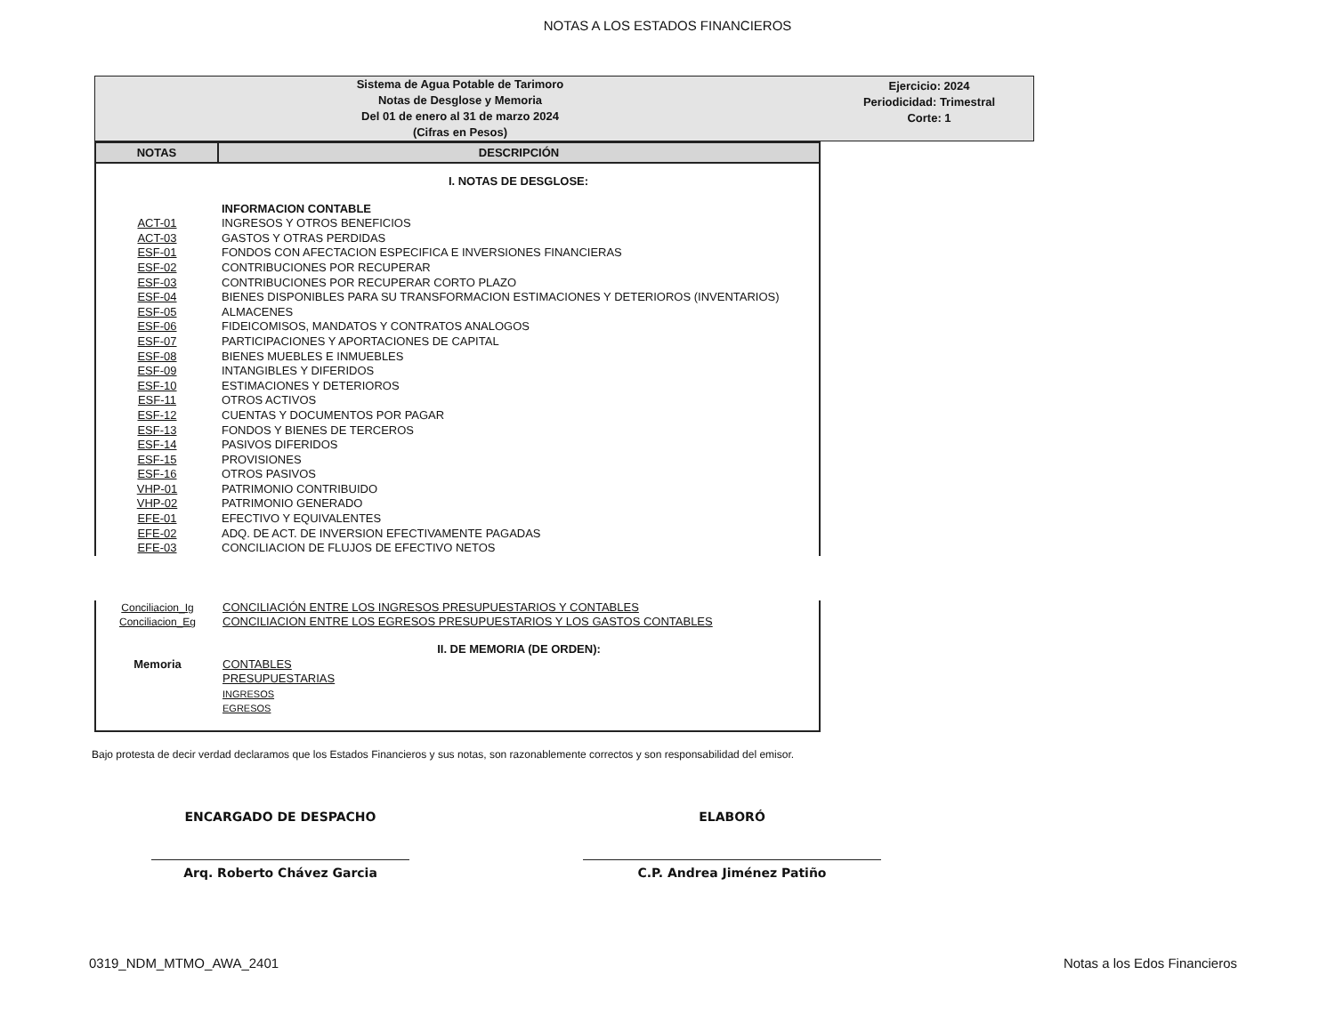NOTAS A LOS ESTADOS FINANCIEROS
Sistema de Agua Potable de Tarimoro
Notas de Desglose y Memoria
Del 01 de enero al 31 de marzo 2024
(Cifras en Pesos)
Ejercicio: 2024
Periodicidad: Trimestral
Corte: 1
| NOTAS | DESCRIPCIÓN |
| --- | --- |
| | I. NOTAS DE DESGLOSE: |
| | INFORMACION CONTABLE |
| ACT-01 | INGRESOS Y OTROS BENEFICIOS |
| ACT-03 | GASTOS Y OTRAS PERDIDAS |
| ESF-01 | FONDOS CON AFECTACION ESPECIFICA E INVERSIONES FINANCIERAS |
| ESF-02 | CONTRIBUCIONES POR RECUPERAR |
| ESF-03 | CONTRIBUCIONES POR RECUPERAR CORTO PLAZO |
| ESF-04 | BIENES DISPONIBLES PARA SU TRANSFORMACION ESTIMACIONES Y DETERIOROS (INVENTARIOS) |
| ESF-05 | ALMACENES |
| ESF-06 | FIDEICOMISOS, MANDATOS Y CONTRATOS ANALOGOS |
| ESF-07 | PARTICIPACIONES Y APORTACIONES DE CAPITAL |
| ESF-08 | BIENES MUEBLES E INMUEBLES |
| ESF-09 | INTANGIBLES Y DIFERIDOS |
| ESF-10 | ESTIMACIONES Y DETERIOROS |
| ESF-11 | OTROS ACTIVOS |
| ESF-12 | CUENTAS Y DOCUMENTOS POR PAGAR |
| ESF-13 | FONDOS Y BIENES DE TERCEROS |
| ESF-14 | PASIVOS DIFERIDOS |
| ESF-15 | PROVISIONES |
| ESF-16 | OTROS PASIVOS |
| VHP-01 | PATRIMONIO CONTRIBUIDO |
| VHP-02 | PATRIMONIO GENERADO |
| EFE-01 | EFECTIVO Y EQUIVALENTES |
| EFE-02 | ADQ. DE ACT. DE INVERSION EFECTIVAMENTE PAGADAS |
| EFE-03 | CONCILIACION DE FLUJOS DE EFECTIVO NETOS |
| Conciliacion_Ig | CONCILIACIÓN ENTRE LOS INGRESOS PRESUPUESTARIOS Y CONTABLES |
| Conciliacion_Eg | CONCILIACION ENTRE LOS EGRESOS PRESUPUESTARIOS Y LOS GASTOS CONTABLES |
| | II. DE MEMORIA (DE ORDEN): |
| Memoria | CONTABLES |
| | PRESUPUESTARIAS |
| | INGRESOS |
| | EGRESOS |
Bajo protesta de decir verdad declaramos que los Estados Financieros y sus notas, son razonablemente correctos y son responsabilidad del emisor.
ENCARGADO DE DESPACHO
Arq. Roberto Chávez Garcia
ELABORÓ
C.P. Andrea Jiménez Patiño
0319_NDM_MTMO_AWA_2401 Notas a los Edos Financieros